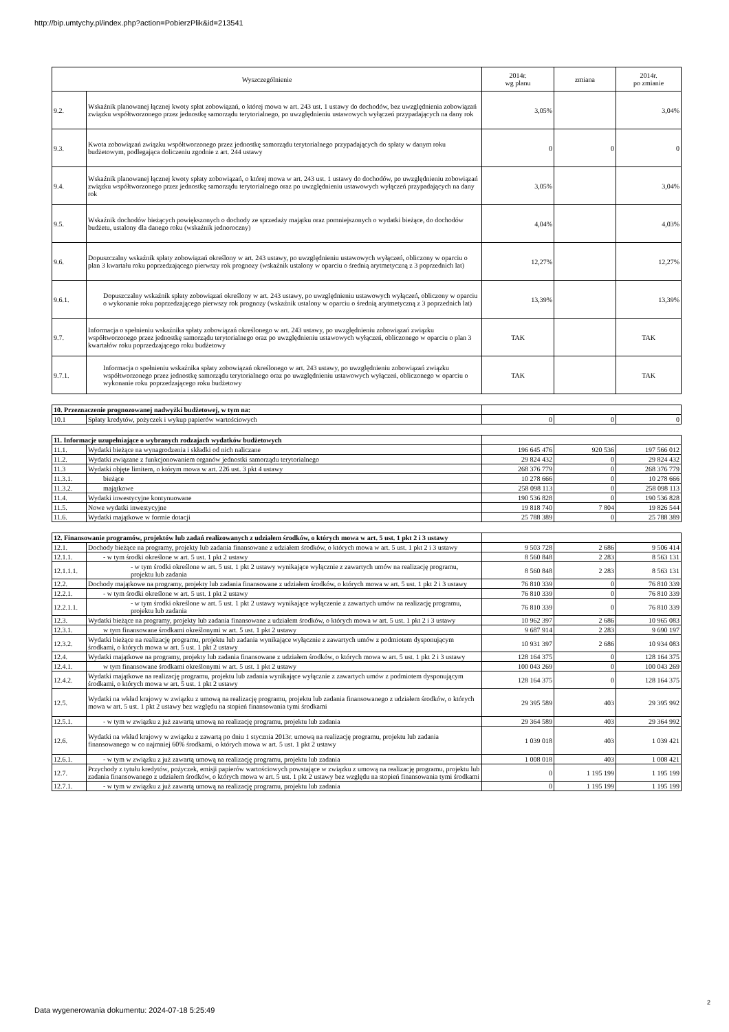http://bip.umtychy.pl/index.php?action=PobierzPlik&id=213541
| Wyszczególnienie | | 2014r. wg planu | zmiana | 2014r. po zmianie |
| --- | --- | --- | --- | --- |
| 9.2. | Wskaźnik planowanej łącznej kwoty spłat zobowiązań, o której mowa w art. 243 ust. 1 ustawy do dochodów, bez uwzględnienia zobowiązań związku współtworzonego przez jednostkę samorządu terytorialnego, po uwzględnieniu ustawowych wyłączeń przypadających na dany rok | 3,05% | | 3,04% |
| 9.3. | Kwota zobowiązań związku współtworzonego przez jednostkę samorządu terytorialnego przypadających do spłaty w danym roku budżetowym, podlegająca doliczeniu zgodnie z art. 244 ustawy | 0 | 0 | 0 |
| 9.4. | Wskaźnik planowanej łącznej kwoty spłaty zobowiązań, o której mowa w art. 243 ust. 1 ustawy do dochodów, po uwzględnieniu zobowiązań związku współtworzonego przez jednostkę samorządu terytorialnego oraz po uwzględnieniu ustawowych wyłączeń przypadających na dany rok | 3,05% | | 3,04% |
| 9.5. | Wskaźnik dochodów bieżących powiększonych o dochody ze sprzedaży majątku oraz pomniejszonych o wydatki bieżące, do dochodów budżetu, ustalony dla danego roku (wskaźnik jednoroczny) | 4,04% | | 4,03% |
| 9.6. | Dopuszczalny wskaźnik spłaty zobowiązań określony w art. 243 ustawy, po uwzględnieniu ustawowych wyłączeń, obliczony w oparciu o plan 3 kwartału roku poprzedzającego pierwszy rok prognozy (wskaźnik ustalony w oparciu o średnią arytmetyczną z 3 poprzednich lat) | 12,27% | | 12,27% |
| 9.6.1. | Dopuszczalny wskaźnik spłaty zobowiązań określony w art. 243 ustawy, po uwzględnieniu ustawowych wyłączeń, obliczony w oparciu o wykonanie roku poprzedzającego pierwszy rok prognozy (wskaźnik ustalony w oparciu o średnią arytmetyczną z 3 poprzednich lat) | 13,39% | | 13,39% |
| 9.7. | Informacja o spełnieniu wskaźnika spłaty zobowiązań określonego w art. 243 ustawy, po uwzględnieniu zobowiązań związku współtworzonego przez jednostkę samorządu terytorialnego oraz po uwzględnieniu ustawowych wyłączeń, obliczonego w oparciu o plan 3 kwartałów roku poprzedzającego roku budżetowy | TAK | | TAK |
| 9.7.1. | Informacja o spełnieniu wskaźnika spłaty zobowiązań określonego w art. 243 ustawy, po uwzględnieniu zobowiązań związku współtworzonego przez jednostkę samorządu terytorialnego oraz po uwzględnieniu ustawowych wyłączeń, obliczonego w oparciu o wykonanie roku poprzedzającego roku budżetowy | TAK | | TAK |
| 10. Przeznaczenie prognozowanej nadwyżki budżetowej, w tym na: | | | | |
| 10.1 | Spłaty kredytów, pożyczek i wykup papierów wartościowych | 0 | 0 | 0 |
| 11. Informacje uzupełniające o wybranych rodzajach wydatków budżetowych | | | | |
| 11.1. | Wydatki bieżące na wynagrodzenia i składki od nich naliczane | 196 645 476 | 920 536 | 197 566 012 |
| 11.2. | Wydatki związane z funkcjonowaniem organów jednostki samorządu terytorialnego | 29 824 432 | 0 | 29 824 432 |
| 11.3 | Wydatki objęte limitem, o którym mowa w art. 226 ust. 3 pkt 4 ustawy | 268 376 779 | 0 | 268 376 779 |
| 11.3.1. | bieżące | 10 278 666 | 0 | 10 278 666 |
| 11.3.2. | majątkowe | 258 098 113 | 0 | 258 098 113 |
| 11.4. | Wydatki inwestycyjne kontynuowane | 190 536 828 | 0 | 190 536 828 |
| 11.5. | Nowe wydatki inwestycyjne | 19 818 740 | 7 804 | 19 826 544 |
| 11.6. | Wydatki majątkowe w formie dotacji | 25 788 389 | 0 | 25 788 389 |
| 12. Finansowanie programów, projektów lub zadań realizowanych z udziałem środków, o których mowa w art. 5 ust. 1 pkt 2 i 3 ustawy | | | | |
| 12.1. | Dochody bieżące na programy, projekty lub zadania finansowane z udziałem środków, o których mowa w art. 5 ust. 1 pkt 2 i 3 ustawy | 9 503 728 | 2 686 | 9 506 414 |
| 12.1.1. | - w tym środki określone w art. 5 ust. 1 pkt 2 ustawy | 8 560 848 | 2 283 | 8 563 131 |
| 12.1.1.1. | - w tym środki określone w art. 5 ust. 1 pkt 2 ustawy wynikające wyłącznie z zawartych umów na realizację programu, projektu lub zadania | 8 560 848 | 2 283 | 8 563 131 |
| 12.2. | Dochody majątkowe na programy, projekty lub zadania finansowane z udziałem środków, o których mowa w art. 5 ust. 1 pkt 2 i 3 ustawy | 76 810 339 | 0 | 76 810 339 |
| 12.2.1. | - w tym środki określone w art. 5 ust. 1 pkt 2 ustawy | 76 810 339 | 0 | 76 810 339 |
| 12.2.1.1. | - w tym środki określone w art. 5 ust. 1 pkt 2 ustawy wynikające wyłączenie z zawartych umów na realizację programu, projektu lub zadania | 76 810 339 | 0 | 76 810 339 |
| 12.3. | Wydatki bieżące na programy, projekty lub zadania finansowane z udziałem środków, o których mowa w art. 5 ust. 1 pkt 2 i 3 ustawy | 10 962 397 | 2 686 | 10 965 083 |
| 12.3.1. | w tym finansowane środkami określonymi w art. 5 ust. 1 pkt 2 ustawy | 9 687 914 | 2 283 | 9 690 197 |
| 12.3.2. | Wydatki bieżące na realizację programu, projektu lub zadania wynikające wyłącznie z zawartych umów z podmiotem dysponującym środkami, o których mowa w art. 5 ust. 1 pkt 2 ustawy | 10 931 397 | 2 686 | 10 934 083 |
| 12.4. | Wydatki majątkowe na programy, projekty lub zadania finansowane z udziałem środków, o których mowa w art. 5 ust. 1 pkt 2 i 3 ustawy | 128 164 375 | 0 | 128 164 375 |
| 12.4.1. | w tym finansowane środkami określonymi w art. 5 ust. 1 pkt 2 ustawy | 100 043 269 | 0 | 100 043 269 |
| 12.4.2. | Wydatki majątkowe na realizację programu, projektu lub zadania wynikające wyłącznie z zawartych umów z podmiotem dysponującym środkami, o których mowa w art. 5 ust. 1 pkt 2 ustawy | 128 164 375 | 0 | 128 164 375 |
| 12.5. | Wydatki na wkład krajowy w związku z umową na realizację programu, projektu lub zadania finansowanego z udziałem środków, o których mowa w art. 5 ust. 1 pkt 2 ustawy bez względu na stopień finansowania tymi środkami | 29 395 589 | 403 | 29 395 992 |
| 12.5.1. | - w tym w związku z już zawartą umową na realizację programu, projektu lub zadania | 29 364 589 | 403 | 29 364 992 |
| 12.6. | Wydatki na wkład krajowy w związku z zawartą po dniu 1 stycznia 2013r. umową na realizację programu, projektu lub zadania finansowanego w co najmniej 60% środkami, o których mowa w art. 5 ust. 1 pkt 2 ustawy | 1 039 018 | 403 | 1 039 421 |
| 12.6.1. | - w tym w związku z już zawartą umową na realizację programu, projektu lub zadania | 1 008 018 | 403 | 1 008 421 |
| 12.7. | Przychody z tytułu kredytów, pożyczek, emisji papierów wartościowych powstające w związku z umową na realizację programu, projektu lub zadania finansowanego z udziałem środków, o których mowa w art. 5 ust. 1 pkt 2 ustawy bez względu na stopień finansowania tymi środkami | 0 | 1 195 199 | 1 195 199 |
| 12.7.1. | - w tym w związku z już zawartą umową na realizację programu, projektu lub zadania | 0 | 1 195 199 | 1 195 199 |
Data wygenerowania dokumentu: 2024-07-18 5:25:49
2